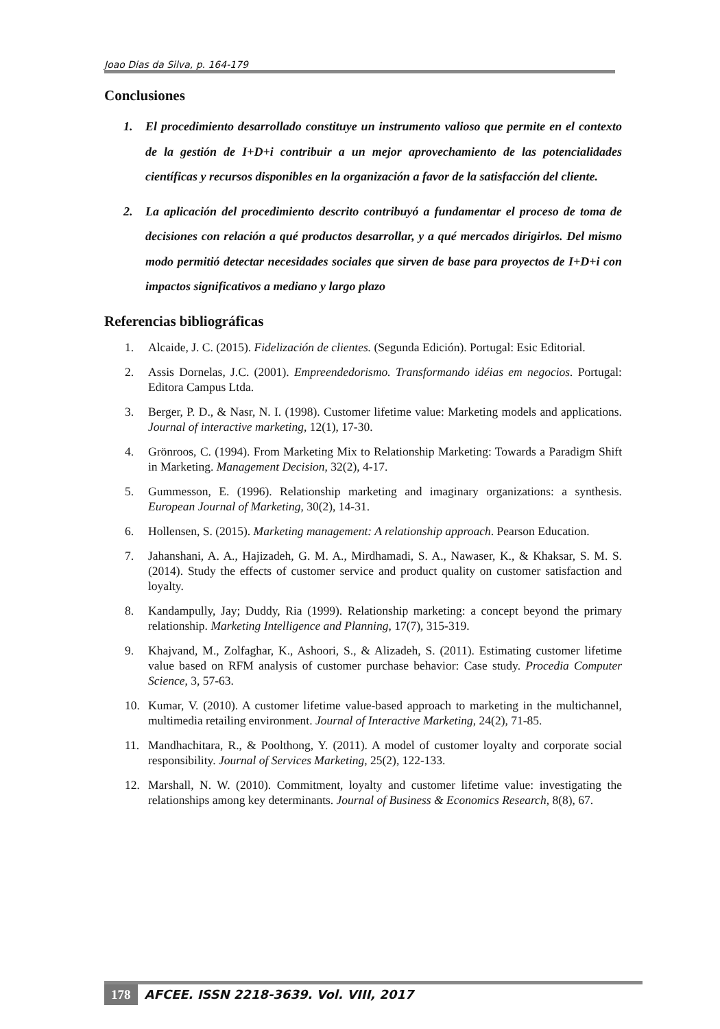Joao Dias da Silva, p. 164-179
Conclusiones
1. El procedimiento desarrollado constituye un instrumento valioso que permite en el contexto de la gestión de I+D+i contribuir a un mejor aprovechamiento de las potencialidades científicas y recursos disponibles en la organización a favor de la satisfacción del cliente.
2. La aplicación del procedimiento descrito contribuyó a fundamentar el proceso de toma de decisiones con relación a qué productos desarrollar, y a qué mercados dirigirlos. Del mismo modo permitió detectar necesidades sociales que sirven de base para proyectos de I+D+i con impactos significativos a mediano y largo plazo
Referencias bibliográficas
1. Alcaide, J. C. (2015). Fidelización de clientes. (Segunda Edición). Portugal: Esic Editorial.
2. Assis Dornelas, J.C. (2001). Empreendedorismo. Transformando idéias em negocios. Portugal: Editora Campus Ltda.
3. Berger, P. D., & Nasr, N. I. (1998). Customer lifetime value: Marketing models and applications. Journal of interactive marketing, 12(1), 17-30.
4. Grönroos, C. (1994). From Marketing Mix to Relationship Marketing: Towards a Paradigm Shift in Marketing. Management Decision, 32(2), 4-17.
5. Gummesson, E. (1996). Relationship marketing and imaginary organizations: a synthesis. European Journal of Marketing, 30(2), 14-31.
6. Hollensen, S. (2015). Marketing management: A relationship approach. Pearson Education.
7. Jahanshani, A. A., Hajizadeh, G. M. A., Mirdhamadi, S. A., Nawaser, K., & Khaksar, S. M. S. (2014). Study the effects of customer service and product quality on customer satisfaction and loyalty.
8. Kandampully, Jay; Duddy, Ria (1999). Relationship marketing: a concept beyond the primary relationship. Marketing Intelligence and Planning, 17(7), 315-319.
9. Khajvand, M., Zolfaghar, K., Ashoori, S., & Alizadeh, S. (2011). Estimating customer lifetime value based on RFM analysis of customer purchase behavior: Case study. Procedia Computer Science, 3, 57-63.
10. Kumar, V. (2010). A customer lifetime value-based approach to marketing in the multichannel, multimedia retailing environment. Journal of Interactive Marketing, 24(2), 71-85.
11. Mandhachitara, R., & Poolthong, Y. (2011). A model of customer loyalty and corporate social responsibility. Journal of Services Marketing, 25(2), 122-133.
12. Marshall, N. W. (2010). Commitment, loyalty and customer lifetime value: investigating the relationships among key determinants. Journal of Business & Economics Research, 8(8), 67.
178 AFCEE. ISSN 2218-3639. Vol. VIII, 2017